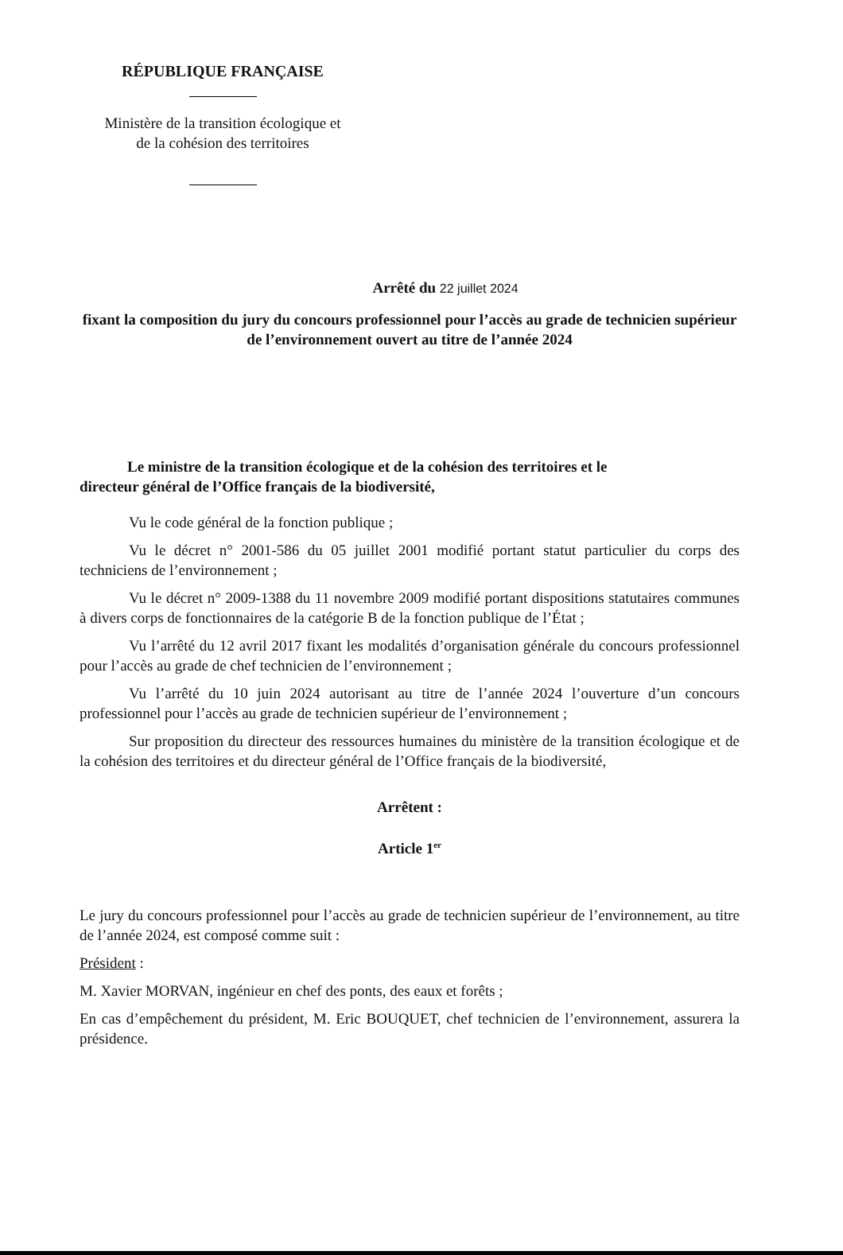RÉPUBLIQUE FRANÇAISE
Ministère de la transition écologique et
de la cohésion des territoires
Arrêté du 22 juillet 2024
fixant la composition du jury du concours professionnel pour l’accès au grade de technicien supérieur de l’environnement ouvert au titre de l’année 2024
Le ministre de la transition écologique et de la cohésion des territoires et le
directeur général de l’Office français de la biodiversité,
Vu le code général de la fonction publique ;
Vu le décret n° 2001-586 du 05 juillet 2001 modifié portant statut particulier du corps des techniciens de l’environnement ;
Vu le décret n° 2009-1388 du 11 novembre 2009 modifié portant dispositions statutaires communes à divers corps de fonctionnaires de la catégorie B de la fonction publique de l’État ;
Vu l’arrêté du 12 avril 2017 fixant les modalités d’organisation générale du concours professionnel pour l’accès au grade de chef technicien de l’environnement ;
Vu l’arrêté du 10 juin 2024 autorisant au titre de l’année 2024 l’ouverture d’un concours professionnel pour l’accès au grade de technicien supérieur de l’environnement ;
Sur proposition du directeur des ressources humaines du ministère de la transition écologique et de la cohésion des territoires et du directeur général de l’Office français de la biodiversité,
Arrêtent :
Article 1<sup>er</sup>
Le jury du concours professionnel pour l’accès au grade de technicien supérieur de l’environnement, au titre de l’année 2024, est composé comme suit :
Président :
M. Xavier MORVAN, ingénieur en chef des ponts, des eaux et forêts ;
En cas d’empêchement du président, M. Eric BOUQUET, chef technicien de l’environnement, assurera la présidence.